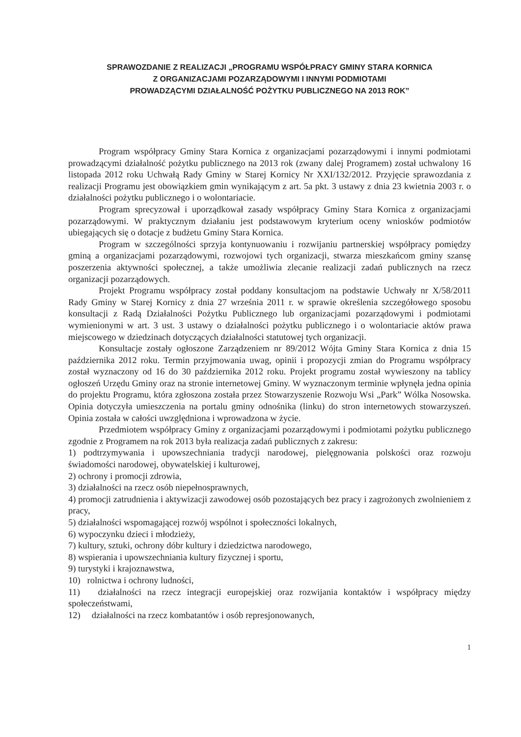SPRAWOZDANIE Z REALIZACJI „PROGRAMU WSPÓŁPRACY GMINY STARA KORNICA
Z ORGANIZACJAMI POZARZĄDOWYMI I INNYMI PODMIOTAMI
PROWADZĄCYMI DZIAŁALNOŚĆ POŻYTKU PUBLICZNEGO NA 2013 ROK”
Program współpracy Gminy Stara Kornica z organizacjami pozarządowymi i innymi podmiotami prowadzącymi działalność pożytku publicznego na 2013 rok (zwany dalej Programem) został uchwalony 16 listopada 2012 roku Uchwałą Rady Gminy w Starej Kornicy Nr XXI/132/2012. Przyjęcie sprawozdania z realizacji Programu jest obowiązkiem gmin wynikającym z art. 5a pkt. 3 ustawy z dnia 23 kwietnia 2003 r. o działalności pożytku publicznego i o wolontariacie.
Program sprecyzował i uporządkował zasady współpracy Gminy Stara Kornica z organizacjami pozarządowymi. W praktycznym działaniu jest podstawowym kryterium oceny wniosków podmiotów ubiegających się o dotacje z budżetu Gminy Stara Kornica.
Program w szczególności sprzyja kontynuowaniu i rozwijaniu partnerskiej współpracy pomiędzy gminą a organizacjami pozarządowymi, rozwojowi tych organizacji, stwarza mieszkańcom gminy szansę poszerzenia aktywności społecznej, a także umożliwia zlecanie realizacji zadań publicznych na rzecz organizacji pozarządowych.
Projekt Programu współpracy został poddany konsultacjom na podstawie Uchwały nr X/58/2011 Rady Gminy w Starej Kornicy z dnia 27 września 2011 r. w sprawie określenia szczegółowego sposobu konsultacji z Radą Działalności Pożytku Publicznego lub organizacjami pozarządowymi i podmiotami wymienionymi w art. 3 ust. 3 ustawy o działalności pożytku publicznego i o wolontariacie aktów prawa miejscowego w dziedzinach dotyczących działalności statutowej tych organizacji.
Konsultacje zostały ogłoszone Zarządzeniem nr 89/2012 Wójta Gminy Stara Kornica z dnia 15 października 2012 roku. Termin przyjmowania uwag, opinii i propozycji zmian do Programu współpracy został wyznaczony od 16 do 30 października 2012 roku. Projekt programu został wywieszony na tablicy ogłoszeń Urzędu Gminy oraz na stronie internetowej Gminy. W wyznaczonym terminie wpłynęła jedna opinia do projektu Programu, która zgłoszona została przez Stowarzyszenie Rozwoju Wsi „Park” Wólka Nosowska. Opinia dotyczyła umieszczenia na portalu gminy odnośnika (linku) do stron internetowych stowarzyszeń. Opinia została w całości uwzględniona i wprowadzona w życie.
Przedmiotem współpracy Gminy z organizacjami pozarządowymi i podmiotami pożytku publicznego zgodnie z Programem na rok 2013 była realizacja zadań publicznych z zakresu:
1) podtrzymywania i upowszechniania tradycji narodowej, pielęgnowania polskości oraz rozwoju świadomości narodowej, obywatelskiej i kulturowej,
2) ochrony i promocji zdrowia,
3) działalności na rzecz osób niepełnosprawnych,
4) promocji zatrudnienia i aktywizacji zawodowej osób pozostających bez pracy i zagrożonych zwolnieniem z pracy,
5) działalności wspomagającej rozwój wspólnot i społeczności lokalnych,
6) wypoczynku dzieci i młodzieży,
7) kultury, sztuki, ochrony dóbr kultury i dziedzictwa narodowego,
8) wspierania i upowszechniania kultury fizycznej i sportu,
9) turystyki i krajoznawstwa,
10) rolnictwa i ochrony ludności,
11) działalności na rzecz integracji europejskiej oraz rozwijania kontaktów i współpracy między społeczeństwami,
12) działalności na rzecz kombatantów i osób represjonowanych,
1